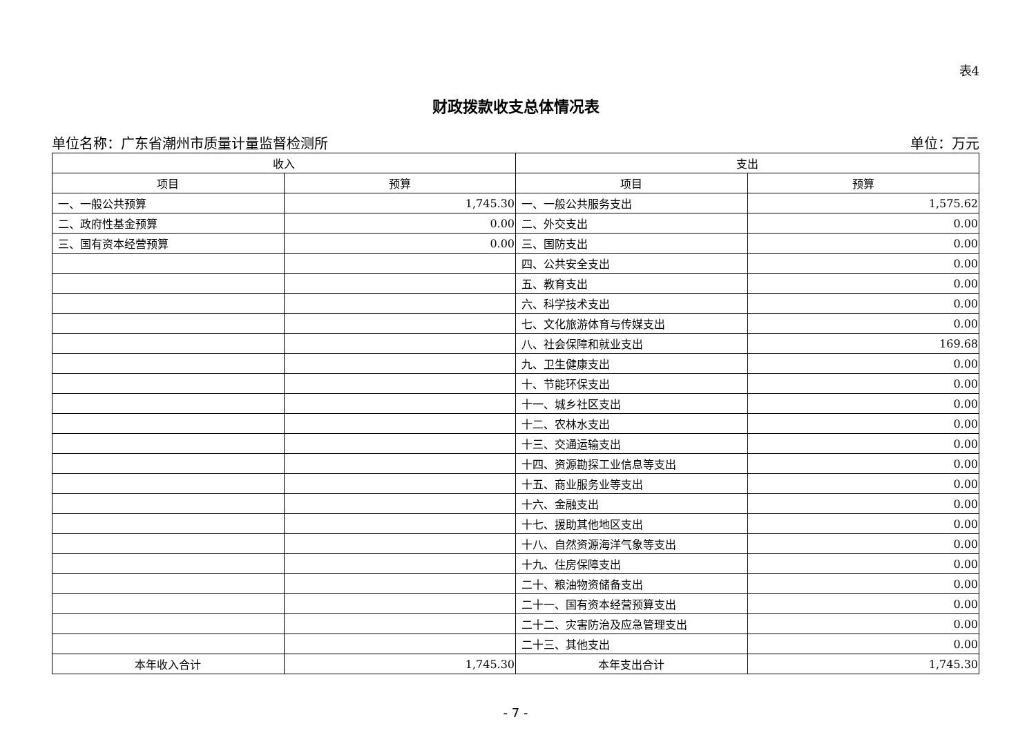表4
财政拨款收支总体情况表
单位名称：广东省潮州市质量计量监督检测所 单位：万元
| 收入 | | 支出 | |
| --- | --- | --- | --- |
| 项目 | 预算 | 项目 | 预算 |
| 一、一般公共预算 | 1,745.30 | 一、一般公共服务支出 | 1,575.62 |
| 二、政府性基金预算 | 0.00 | 二、外交支出 | 0.00 |
| 三、国有资本经营预算 | 0.00 | 三、国防支出 | 0.00 |
| | | 四、公共安全支出 | 0.00 |
| | | 五、教育支出 | 0.00 |
| | | 六、科学技术支出 | 0.00 |
| | | 七、文化旅游体育与传媒支出 | 0.00 |
| | | 八、社会保障和就业支出 | 169.68 |
| | | 九、卫生健康支出 | 0.00 |
| | | 十、节能环保支出 | 0.00 |
| | | 十一、城乡社区支出 | 0.00 |
| | | 十二、农林水支出 | 0.00 |
| | | 十三、交通运输支出 | 0.00 |
| | | 十四、资源勘探工业信息等支出 | 0.00 |
| | | 十五、商业服务业等支出 | 0.00 |
| | | 十六、金融支出 | 0.00 |
| | | 十七、援助其他地区支出 | 0.00 |
| | | 十八、自然资源海洋气象等支出 | 0.00 |
| | | 十九、住房保障支出 | 0.00 |
| | | 二十、粮油物资储备支出 | 0.00 |
| | | 二十一、国有资本经营预算支出 | 0.00 |
| | | 二十二、灾害防治及应急管理支出 | 0.00 |
| | | 二十三、其他支出 | 0.00 |
| 本年收入合计 | 1,745.30 | 本年支出合计 | 1,745.30 |
- 7 -